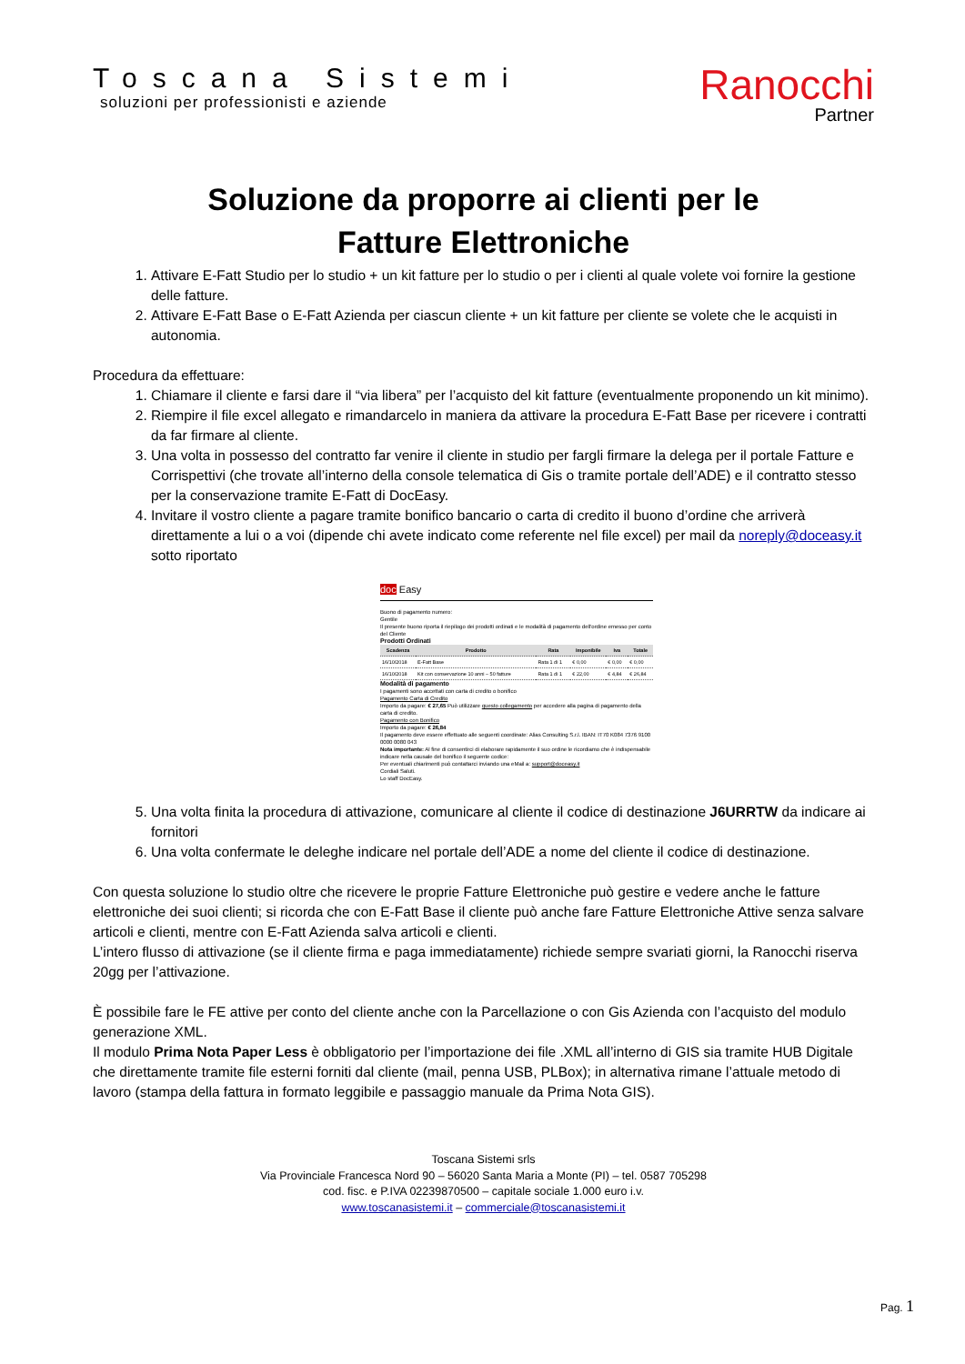Toscana Sistemi
soluzioni per professionisti e aziende
Ranocchi
Partner
Soluzione da proporre ai clienti per le
Fatture Elettroniche
1. Attivare E-Fatt Studio per lo studio + un kit fatture per lo studio o per i clienti al quale volete voi fornire la gestione delle fatture.
2. Attivare E-Fatt Base o E-Fatt Azienda per ciascun cliente + un kit fatture per cliente se volete che le acquisti in autonomia.
Procedura da effettuare:
1. Chiamare il cliente e farsi dare il “via libera” per l’acquisto del kit fatture (eventualmente proponendo un kit minimo).
2. Riempire il file excel allegato e rimandarcelo in maniera da attivare la procedura E-Fatt Base per ricevere i contratti da far firmare al cliente.
3. Una volta in possesso del contratto far venire il cliente in studio per fargli firmare la delega per il portale Fatture e Corrispettivi (che trovate all’interno della console telematica di Gis o tramite portale dell’ADE) e il contratto stesso per la conservazione tramite E-Fatt di DocEasy.
4. Invitare il vostro cliente a pagare tramite bonifico bancario o carta di credito il buono d’ordine che arriverà direttamente a lui o a voi (dipende chi avete indicato come referente nel file excel) per mail da noreply@doceasy.it sotto riportato
doc Easy
Buono di pagamento numero:
Gentile
Il presente buono riporta il riepilogo dei prodotti ordinati e le modalità di pagamento dell'ordine emesso per conto del Cliente
Prodotti Ordinati
| Scadenza | Prodotto | Rata | Imponibile | Iva | Totale |
| --- | --- | --- | --- | --- | --- |
| 16/10/2018 | E-Fatt Base | Rata 1 di 1 | € 0,00 | € 0,00 | € 0,00 |
| 16/10/2018 | Kit con conservazione 10 anni – 50 fatture | Rata 1 di 1 | € 22,00 | € 4,84 | € 26,84 |
Modalità di pagamento
I pagamenti sono accettati con carta di credito o bonifico
Pagamento Carta di Credito
Importo da pagare: € 27,65 Può utilizzare questo collegamento per accedere alla pagina di pagamento della carta di credito.
Pagamento con Bonifico
Importo da pagare: € 26,84
Il pagamento deve essere effettuato alle seguenti coordinate: Alias Consulting S.r.l. IBAN: IT70 K084 7376 9100 0000 0080 043
Nota importante: Al fine di consentirci di elaborare rapidamente il suo ordine le ricordiamo che è indispensabile indicare nella causale del bonifico il seguente codice:
Per eventuali chiarimenti può contattarci inviando una eMail a: support@doceasy.it
Cordiali Saluti.
Lo staff DocEasy.
5. Una volta finita la procedura di attivazione, comunicare al cliente il codice di destinazione J6URRTW da indicare ai fornitori
6. Una volta confermate le deleghe indicare nel portale dell’ADE a nome del cliente il codice di destinazione.
Con questa soluzione lo studio oltre che ricevere le proprie Fatture Elettroniche può gestire e vedere anche le fatture elettroniche dei suoi clienti; si ricorda che con E-Fatt Base il cliente può anche fare Fatture Elettroniche Attive senza salvare articoli e clienti, mentre con E-Fatt Azienda salva articoli e clienti.
L’intero flusso di attivazione (se il cliente firma e paga immediatamente) richiede sempre svariati giorni, la Ranocchi riserva 20gg per l’attivazione.
È possibile fare le FE attive per conto del cliente anche con la Parcellazione o con Gis Azienda con l’acquisto del modulo generazione XML.
Il modulo Prima Nota Paper Less è obbligatorio per l’importazione dei file .XML all’interno di GIS sia tramite HUB Digitale che direttamente tramite file esterni forniti dal cliente (mail, penna USB, PLBox); in alternativa rimane l’attuale metodo di lavoro (stampa della fattura in formato leggibile e passaggio manuale da Prima Nota GIS).
Toscana Sistemi srls
Via Provinciale Francesca Nord 90 – 56020 Santa Maria a Monte (PI) – tel. 0587 705298
cod. fisc. e P.IVA 02239870500 – capitale sociale 1.000 euro i.v.
www.toscanasistemi.it – commerciale@toscanasistemi.it
Pag. 1